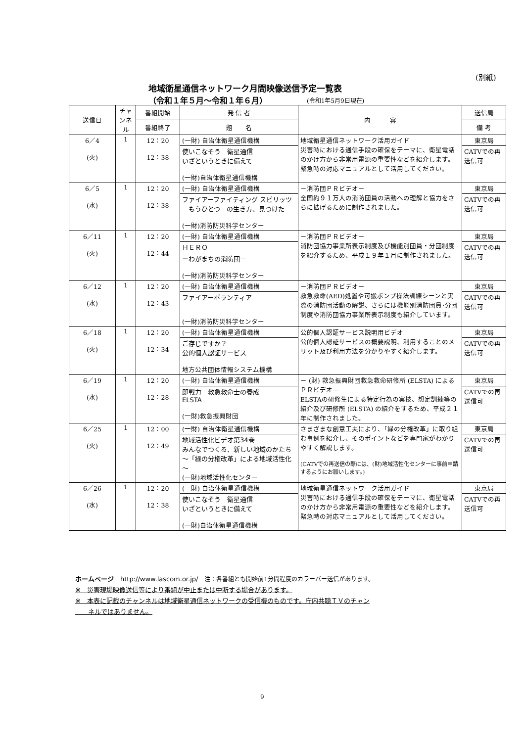(別紙)
地域衛星通信ネットワーク月間映像送信予定一覧表
（令和１年５月～令和１年６月） (令和1年5月9日現在)
| 送信日 | チャンネル | 番組開始 | 発 信 者 | 内 容 | 送信局 |
| --- | --- | --- | --- | --- | --- |
| | | 番組終了 | 題 名 | | 備 考 |
| 6／4 (火) | 1 | 12：20 12：38 | (一財) 自治体衛星通信機構 | 地域衛星通信ネットワーク活用ガイド 災害時における通信手段の確保をテーマに、衛星電話のかけ方から非常用電源の重要性などを紹介します。緊急時の対応マニュアルとして活用してください。 | 東京局 |
| | | | 使いこなそう 衛星通信 いざというときに備えて (一財)自治体衛星通信機構 | | CATVでの再送信可 |
| 6／5 (水) | 1 | 12：20 12：38 | (一財) 自治体衛星通信機構 | －消防団ＰＲビデオ－ 全国約９１万人の消防団員の活動への理解と協力をさらに拡げるために制作されました。 | 東京局 |
| | | | ファイアーファイティング スピリッツ －もうひとつ の生き方、見つけた－ (一財)消防防災科学センター | | CATVでの再送信可 |
| 6／11 (火) | 1 | 12：20 12：44 | (一財) 自治体衛星通信機構 | －消防団ＰＲビデオ－ 消防団協力事業所表示制度及び機能別団員・分団制度を紹介するため、平成１９年１月に制作されました。 | 東京局 |
| | | | ＨＥＲＯ －わがまちの消防団－ (一財)消防防災科学センター | | CATVでの再送信可 |
| 6／12 (水) | 1 | 12：20 12：43 | (一財) 自治体衛星通信機構 | －消防団ＰＲビデオ－ 救急救命(AED)処置や可搬ポンプ操法訓練シーンと実際の消防団活動の解説、さらには機能別消防団員･分団制度や消防団協力事業所表示制度も紹介しています。 | 東京局 |
| | | | ファイアーボランティア (一財)消防防災科学センター | | CATVでの再送信可 |
| 6／18 (火) | 1 | 12：20 12：34 | (一財) 自治体衛星通信機構 | 公的個人認証サービス説明用ビデオ 公的個人認証サービスの概要説明、利用することのメリット及び利用方法を分かりやすく紹介します。 | 東京局 |
| | | | ご存じですか？ 公的個人認証サービス 地方公共団体情報システム機構 | | CATVでの再送信可 |
| 6／19 (水) | 1 | 12：20 12：28 | (一財) 自治体衛星通信機構 | － (財) 救急振興財団救急救命研修所 (ELSTA) によるＰＲビデオ－ ELSTAの研修生による特定行為の実技、想定訓練等の紹介及び研修所 (ELSTA) の紹介をするため、平成２１年に制作されました。 | 東京局 |
| | | | 即戦力 救急救命士の養成 ELSTA (一財)救急振興財団 | | CATVでの再送信可 |
| 6／25 (火) | 1 | 12：00 12：49 | (一財) 自治体衛星通信機構 | さまざまな創意工夫により、「緑の分権改革」に取り組む事例を紹介し、そのポイントなどを専門家がわかりやすく解説します。 (CATVでの再送信の際には、(財)地域活性化センターに事前申請するようにお願いします。) | 東京局 |
| | | | 地域活性化ビデオ第34巻 みんなでつくる、新しい地域のかたち ～「緑の分権改革」による地域活性化～ (一財)地域活性化センター | | CATVでの再送信可 |
| 6／26 (水) | 1 | 12：20 12：38 | (一財) 自治体衛星通信機構 | 地域衛星通信ネットワーク活用ガイド 災害時における通信手段の確保をテーマに、衛星電話のかけ方から非常用電源の重要性などを紹介します。緊急時の対応マニュアルとして活用してください。 | 東京局 |
| | | | 使いこなそう 衛星通信 いざというときに備えて (一財)自治体衛星通信機構 | | CATVでの再送信可 |
ホームページ　http://www.lascom.or.jp/　注：各番組とも開始前1分間程度のカラーバー送信があります。
※　災害現場映像送信等により番組が中止または中断する場合があります。
※　本表に記載のチャンネルは地域衛星通信ネットワークの受信機のものです。庁内共聴ＴＶのチャン
　　ネルではありません。
9